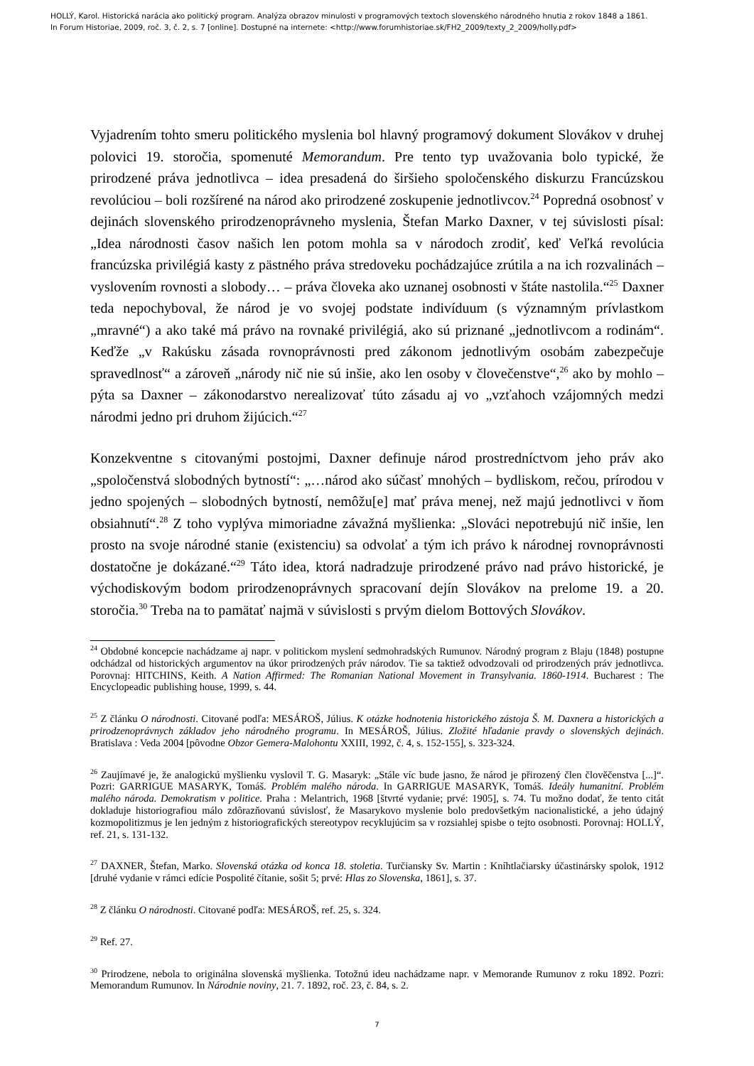HOLLÝ, Karol. Historická narácia ako politický program. Analýza obrazov minulosti v programových textoch slovenského národného hnutia z rokov 1848 a 1861.
In Forum Historiae, 2009, roč. 3, č. 2, s. 7 [online]. Dostupné na internete: <http://www.forumhistoriae.sk/FH2_2009/texty_2_2009/holly.pdf>
Vyjadrením tohto smeru politického myslenia bol hlavný programový dokument Slovákov v druhej polovici 19. storočia, spomenuté Memorandum. Pre tento typ uvažovania bolo typické, že prirodzené práva jednotlivca – idea presadená do širšieho spoločenského diskurzu Francúzskou revolúciou – boli rozšírené na národ ako prirodzené zoskupenie jednotlivcov.<sup>24</sup> Popredná osobnosť v dejinách slovenského prirodzenoprávneho myslenia, Štefan Marko Daxner, v tej súvislosti písal: „Idea národnosti časov našich len potom mohla sa v národoch zrodiť, keď Veľká revolúcia francúzska privilégiá kasty z pästného práva stredoveku pochádzajúce zrútila a na ich rozvalinách – vyslovením rovnosti a slobody… – práva človeka ako uznanej osobnosti v štáte nastolila.“<sup>25</sup> Daxner teda nepochyboval, že národ je vo svojej podstate indivíduum (s významným prívlastkom „mravné“) a ako také má právo na rovnaké privilégiá, ako sú priznané „jednotlivcom a rodinám“. Keďže „v Rakúsku zásada rovnoprávnosti pred zákonom jednotlivým osobám zabezpečuje spravedlnosť“ a zároveň „národy nič nie sú inšie, ako len osoby v človečenstve“,<sup>26</sup> ako by mohlo – pýta sa Daxner – zákonodarstvo nerealizovať túto zásadu aj vo „vzťahoch vzájomných medzi národmi jedno pri druhom žijúcich.“<sup>27</sup>
Konzekventne s citovanými postojmi, Daxner definuje národ prostredníctvom jeho práv ako „spoločenstvá slobodných bytností“: „…národ ako súčasť mnohých – bydliskom, rečou, prírodou v jedno spojených – slobodných bytností, nemôžu[e] mať práva menej, než majú jednotlivci v ňom obsiahnutí“.<sup>28</sup> Z toho vyplýva mimoriadne závažná myšlienka: „Slováci nepotrebujú nič inšie, len prosto na svoje národné stanie (existenciu) sa odvolať a tým ich právo k národnej rovnoprávnosti dostatočne je dokázané.“<sup>29</sup> Táto idea, ktorá nadradzuje prirodzené právo nad právo historické, je východiskovým bodom prirodzenoprávnych spracovaní dejín Slovákov na prelome 19. a 20. storočia.<sup>30</sup> Treba na to pamätať najmä v súvislosti s prvým dielom Bottových Slovákov.
<sup>24</sup> Obdobné koncepcie nachádzame aj napr. v politickom myslení sedmohradských Rumunov. Národný program z Blaju (1848) postupne odchádzal od historických argumentov na úkor prirodzených práv národov. Tie sa taktiež odvodzovali od prirodzených práv jednotlivca. Porovnaj: HITCHINS, Keith. A Nation Affirmed: The Romanian National Movement in Transylvania. 1860-1914. Bucharest : The Encyclopeadic publishing house, 1999, s. 44.
<sup>25</sup> Z článku O národnosti. Citované podľa: MESÁROŠ, Július. K otázke hodnotenia historického zástoja Š. M. Daxnera a historických a prirodzenoprávnych základov jeho národného programu. In MESÁROŠ, Július. Zložité hľadanie pravdy o slovenských dejinách. Bratislava : Veda 2004 [pôvodne Obzor Gemera-Malohontu XXIII, 1992, č. 4, s. 152-155], s. 323-324.
<sup>26</sup> Zaujímavé je, že analogickú myšlienku vyslovil T. G. Masaryk: „Stále víc bude jasno, že národ je přirozený člen človĕčenstva [...]“. Pozri: GARRIGUE MASARYK, Tomáš. Problém malého národa. In GARRIGUE MASARYK, Tomáš. Ideály humanitní. Problém malého národa. Demokratism v politice. Praha : Melantrich, 1968 [štvrté vydanie; prvé: 1905], s. 74. Tu možno dodať, že tento citát dokladuje historiografiou málo zdôrazňovanú súvislosť, že Masarykovo myslenie bolo predovšetkým nacionalistické, a jeho údajný kozmopolitizmus je len jedným z historiografických stereotypov recyklujúcim sa v rozsiahlej spisbe o tejto osobnosti. Porovnaj: HOLLÝ, ref. 21, s. 131-132.
<sup>27</sup> DAXNER, Štefan, Marko. Slovenská otázka od konca 18. stoletia. Turčiansky Sv. Martin : Kníhtlačiarsky účastinársky spolok, 1912 [druhé vydanie v rámci edície Pospolité čítanie, sošit 5; prvé: Hlas zo Slovenska, 1861], s. 37.
<sup>28</sup> Z článku O národnosti. Citované podľa: MESÁROŠ, ref. 25, s. 324.
<sup>29</sup> Ref. 27.
<sup>30</sup> Prirodzene, nebola to originálna slovenská myšlienka. Totožnú ideu nachádzame napr. v Memorande Rumunov z roku 1892. Pozri: Memorandum Rumunov. In Národnie noviny, 21. 7. 1892, roč. 23, č. 84, s. 2.
7